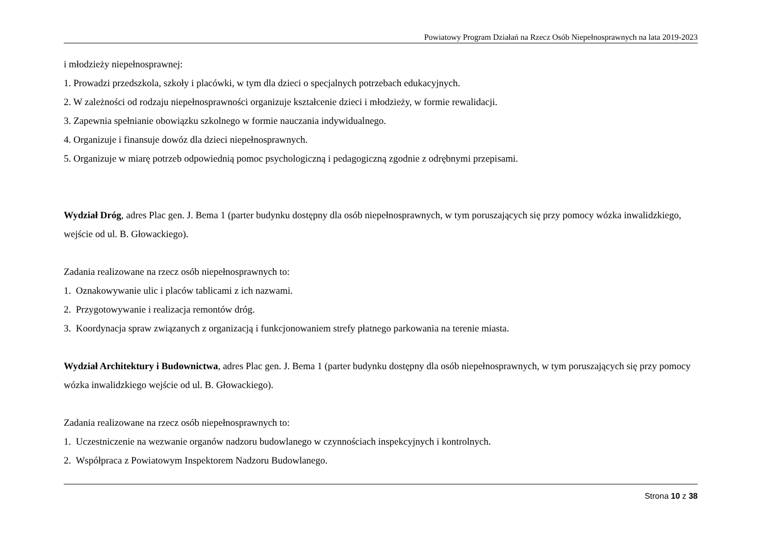Powiatowy Program Działań na Rzecz Osób Niepełnosprawnych na lata 2019-2023
i młodzieży niepełnosprawnej:
1. Prowadzi przedszkola, szkoły i placówki, w tym dla dzieci o specjalnych potrzebach edukacyjnych.
2. W zależności od rodzaju niepełnosprawności organizuje kształcenie dzieci i młodzieży, w formie rewalidacji.
3. Zapewnia spełnianie obowiązku szkolnego w formie nauczania indywidualnego.
4. Organizuje i finansuje dowóz dla dzieci niepełnosprawnych.
5. Organizuje w miarę potrzeb odpowiednią pomoc psychologiczną i pedagogiczną zgodnie z odrębnymi przepisami.
Wydział Dróg, adres Plac gen. J. Bema 1 (parter budynku dostępny dla osób niepełnosprawnych, w tym poruszających się przy pomocy wózka inwalidzkiego, wejście od ul. B. Głowackiego).
Zadania realizowane na rzecz osób niepełnosprawnych to:
1. Oznakowywanie ulic i placów tablicami z ich nazwami.
2. Przygotowywanie i realizacja remontów dróg.
3. Koordynacja spraw związanych z organizacją i funkcjonowaniem strefy płatnego parkowania na terenie miasta.
Wydział Architektury i Budownictwa, adres Plac gen. J. Bema 1 (parter budynku dostępny dla osób niepełnosprawnych, w tym poruszających się przy pomocy wózka inwalidzkiego wejście od ul. B. Głowackiego).
Zadania realizowane na rzecz osób niepełnosprawnych to:
1. Uczestniczenie na wezwanie organów nadzoru budowlanego w czynnościach inspekcyjnych i kontrolnych.
2. Współpraca z Powiatowym Inspektorem Nadzoru Budowlanego.
Strona 10 z 38